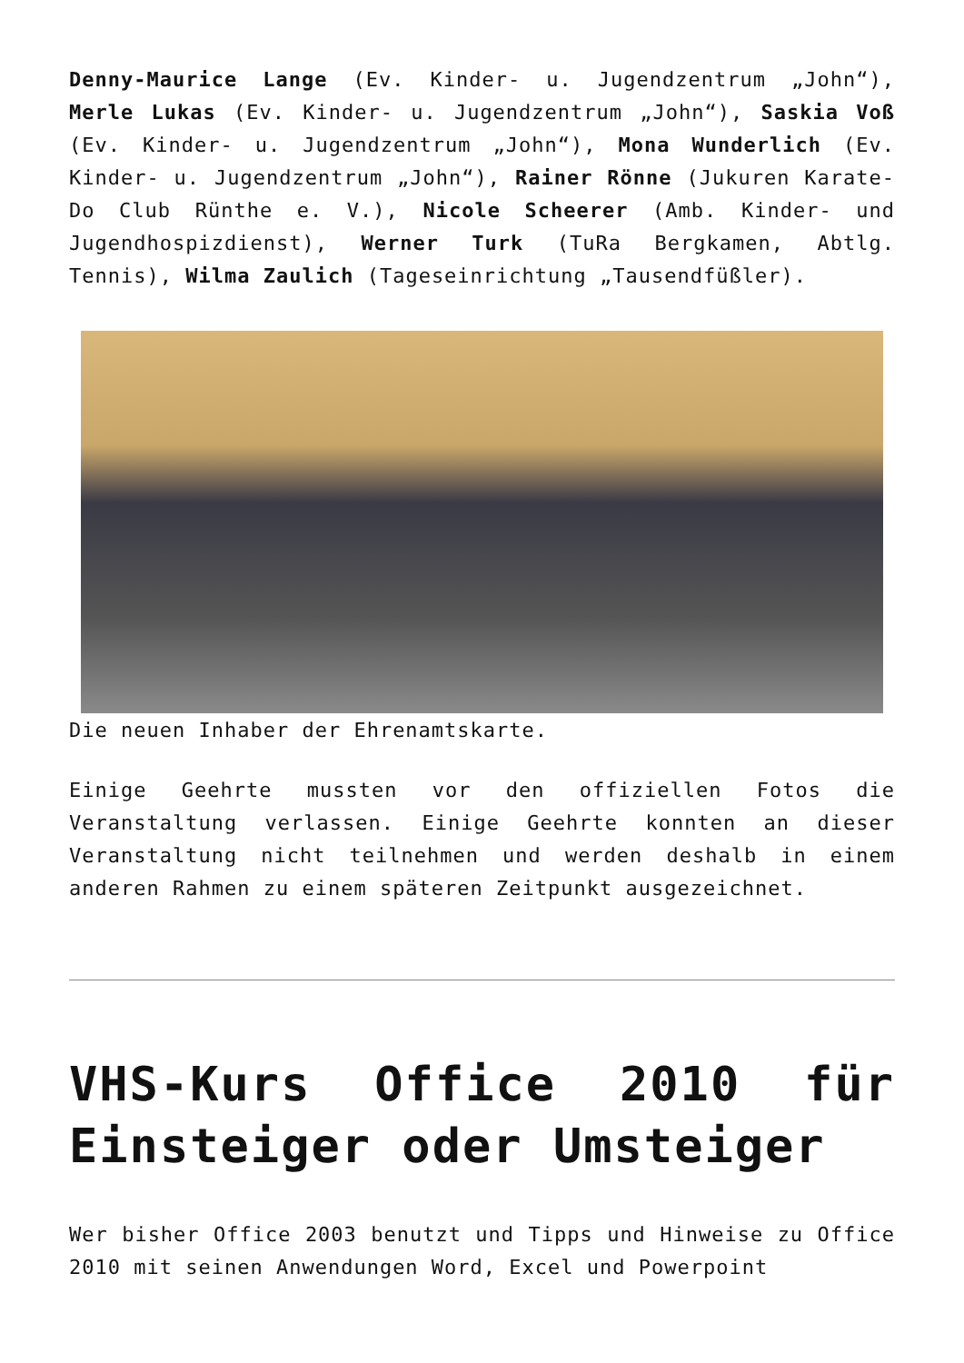Denny-Maurice Lange (Ev. Kinder- u. Jugendzentrum „John“), Merle Lukas (Ev. Kinder- u. Jugendzentrum „John“), Saskia Voß (Ev. Kinder- u. Jugendzentrum „John“), Mona Wunderlich (Ev. Kinder- u. Jugendzentrum „John“), Rainer Rönne (Jukuren Karate-Do Club Rünthe e. V.), Nicole Scheerer (Amb. Kinder- und Jugendhospizdienst), Werner Turk (TuRa Bergkamen, Abtlg. Tennis), Wilma Zaulich (Tageseinrichtung „Tausendfüßler).
Die neuen Inhaber der Ehrenamtskarte.
Einige Geehrte mussten vor den offiziellen Fotos die Veranstaltung verlassen. Einige Geehrte konnten an dieser Veranstaltung nicht teilnehmen und werden deshalb in einem anderen Rahmen zu einem späteren Zeitpunkt ausgezeichnet.
VHS-Kurs Office 2010 für Einsteiger oder Umsteiger
Wer bisher Office 2003 benutzt und Tipps und Hinweise zu Office 2010 mit seinen Anwendungen Word, Excel und Powerpoint